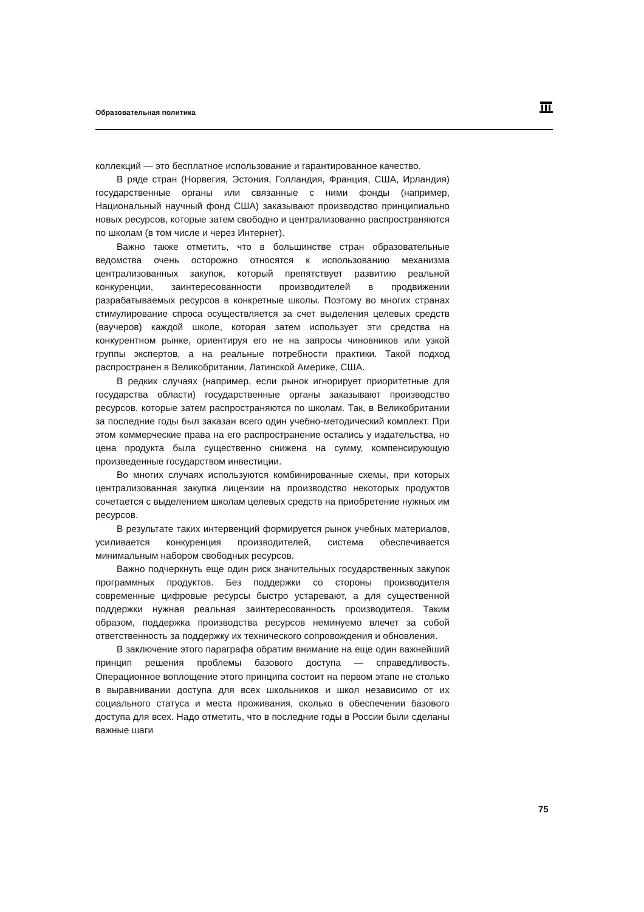Образовательная политика
коллекций — это бесплатное использование и гарантированное качество.
В ряде стран (Норвегия, Эстония, Голландия, Франция, США, Ирландия) государственные органы или связанные с ними фонды (например, Национальный научный фонд США) заказывают производство принципиально новых ресурсов, которые затем свободно и централизованно распространяются по школам (в том числе и через Интернет).
Важно также отметить, что в большинстве стран образовательные ведомства очень осторожно относятся к использованию механизма централизованных закупок, который препятствует развитию реальной конкуренции, заинтересованности производителей в продвижении разрабатываемых ресурсов в конкретные школы. Поэтому во многих странах стимулирование спроса осуществляется за счет выделения целевых средств (ваучеров) каждой школе, которая затем использует эти средства на конкурентном рынке, ориентируя его не на запросы чиновников или узкой группы экспертов, а на реальные потребности практики. Такой подход распространен в Великобритании, Латинской Америке, США.
В редких случаях (например, если рынок игнорирует приоритетные для государства области) государственные органы заказывают производство ресурсов, которые затем распространяются по школам. Так, в Великобритании за последние годы был заказан всего один учебно-методический комплект. При этом коммерческие права на его распространение остались у издательства, но цена продукта была существенно снижена на сумму, компенсирующую произведенные государством инвестиции.
Во многих случаях используются комбинированные схемы, при которых централизованная закупка лицензии на производство некоторых продуктов сочетается с выделением школам целевых средств на приобретение нужных им ресурсов.
В результате таких интервенций формируется рынок учебных материалов, усиливается конкуренция производителей, система обеспечивается минимальным набором свободных ресурсов.
Важно подчеркнуть еще один риск значительных государственных закупок программных продуктов. Без поддержки со стороны производителя современные цифровые ресурсы быстро устаревают, а для существенной поддержки нужная реальная заинтересованность производителя. Таким образом, поддержка производства ресурсов неминуемо влечет за собой ответственность за поддержку их технического сопровождения и обновления.
В заключение этого параграфа обратим внимание на еще один важнейший принцип решения проблемы базового доступа — справедливость. Операционное воплощение этого принципа состоит на первом этапе не столько в выравнивании доступа для всех школьников и школ независимо от их социального статуса и места проживания, сколько в обеспечении базового доступа для всех. Надо отметить, что в последние годы в России были сделаны важные шаги
75